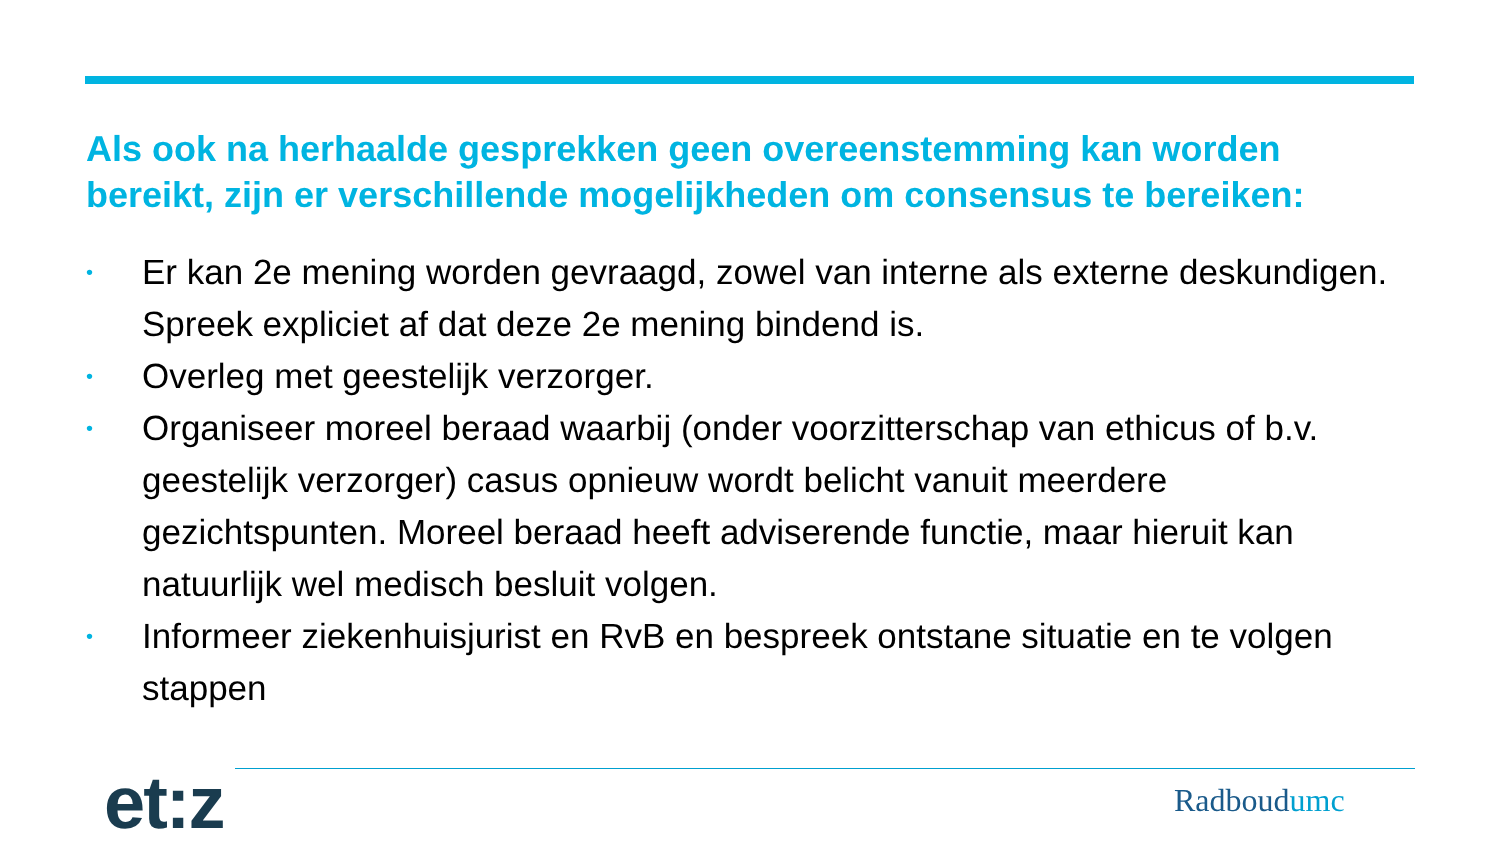Als ook na herhaalde gesprekken geen overeenstemming kan worden bereikt, zijn er verschillende mogelijkheden om consensus te bereiken:
• Er kan 2e mening worden gevraagd, zowel van interne als externe deskundigen. Spreek expliciet af dat deze 2e mening bindend is.
• Overleg met geestelijk verzorger.
• Organiseer moreel beraad waarbij (onder voorzitterschap van ethicus of b.v. geestelijk verzorger) casus opnieuw wordt belicht vanuit meerdere gezichtspunten. Moreel beraad heeft adviserende functie, maar hieruit kan natuurlijk wel medisch besluit volgen.
• Informeer ziekenhuisjurist en RvB en bespreek ontstane situatie en te volgen stappen
et:z Radboudumc